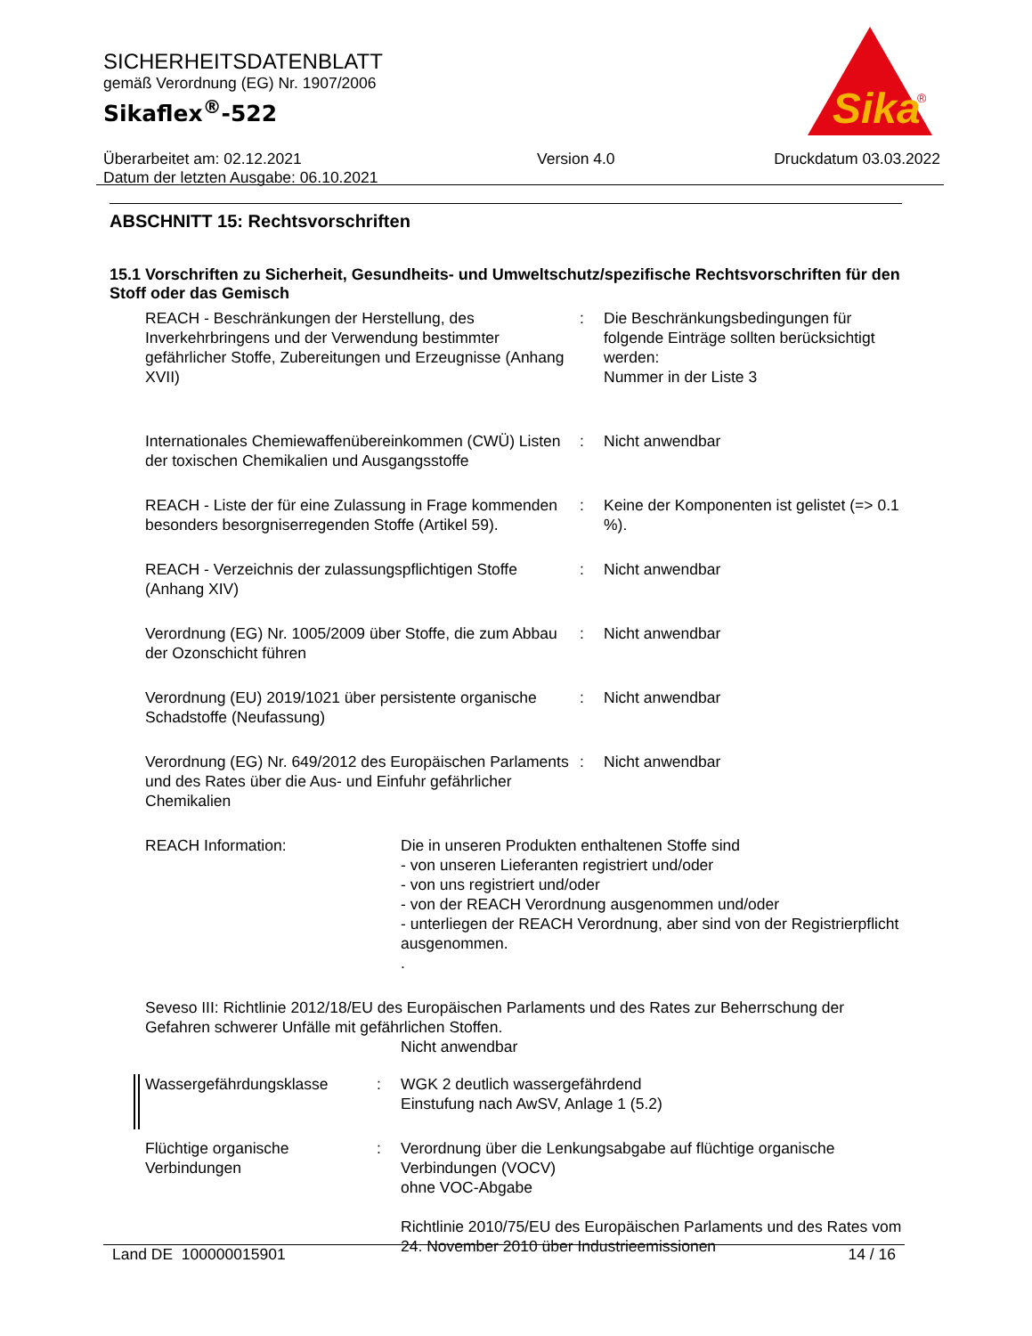SICHERHEITSDATENBLATT
gemäß Verordnung (EG) Nr. 1907/2006
Sikaflex<sup>®</sup>-522
Überarbeitet am: 02.12.2021
Datum der letzten Ausgabe: 06.10.2021
Version 4.0 Druckdatum 03.03.2022
Sika
®
ABSCHNITT 15: Rechtsvorschriften
15.1 Vorschriften zu Sicherheit, Gesundheits- und Umweltschutz/spezifische Rechtsvorschriften für den Stoff oder das Gemisch
REACH - Beschränkungen der Herstellung, des Inverkehrbringens und der Verwendung bestimmter gefährlicher Stoffe, Zubereitungen und Erzeugnisse (Anhang XVII)
: Die Beschränkungsbedingungen für folgende Einträge sollten berücksichtigt werden:
Nummer in der Liste 3
Internationales Chemiewaffenübereinkommen (CWÜ) Listen der toxischen Chemikalien und Ausgangsstoffe
: Nicht anwendbar
REACH - Liste der für eine Zulassung in Frage kommenden besonders besorgniserregenden Stoffe (Artikel 59).
: Keine der Komponenten ist gelistet (=> 0.1 %).
REACH - Verzeichnis der zulassungspflichtigen Stoffe (Anhang XIV)
: Nicht anwendbar
Verordnung (EG) Nr. 1005/2009 über Stoffe, die zum Abbau der Ozonschicht führen
: Nicht anwendbar
Verordnung (EU) 2019/1021 über persistente organische Schadstoffe (Neufassung)
: Nicht anwendbar
Verordnung (EG) Nr. 649/2012 des Europäischen Parlaments und des Rates über die Aus- und Einfuhr gefährlicher Chemikalien
: Nicht anwendbar
REACH Information: Die in unseren Produkten enthaltenen Stoffe sind
- von unseren Lieferanten registriert und/oder
- von uns registriert und/oder
- von der REACH Verordnung ausgenommen und/oder
- unterliegen der REACH Verordnung, aber sind von der Registrierpflicht ausgenommen.
.
Seveso III: Richtlinie 2012/18/EU des Europäischen Parlaments und des Rates zur Beherrschung der Gefahren schwerer Unfälle mit gefährlichen Stoffen.
Nicht anwendbar
Wassergefährdungsklasse : WGK 2 deutlich wassergefährdend
Einstufung nach AwSV, Anlage 1 (5.2)
Flüchtige organische Verbindungen
: Verordnung über die Lenkungsabgabe auf flüchtige organische Verbindungen (VOCV)
ohne VOC-Abgabe
Richtlinie 2010/75/EU des Europäischen Parlaments und des Rates vom 24. November 2010 über Industrieemissionen
Land DE 100000015901 14 / 16